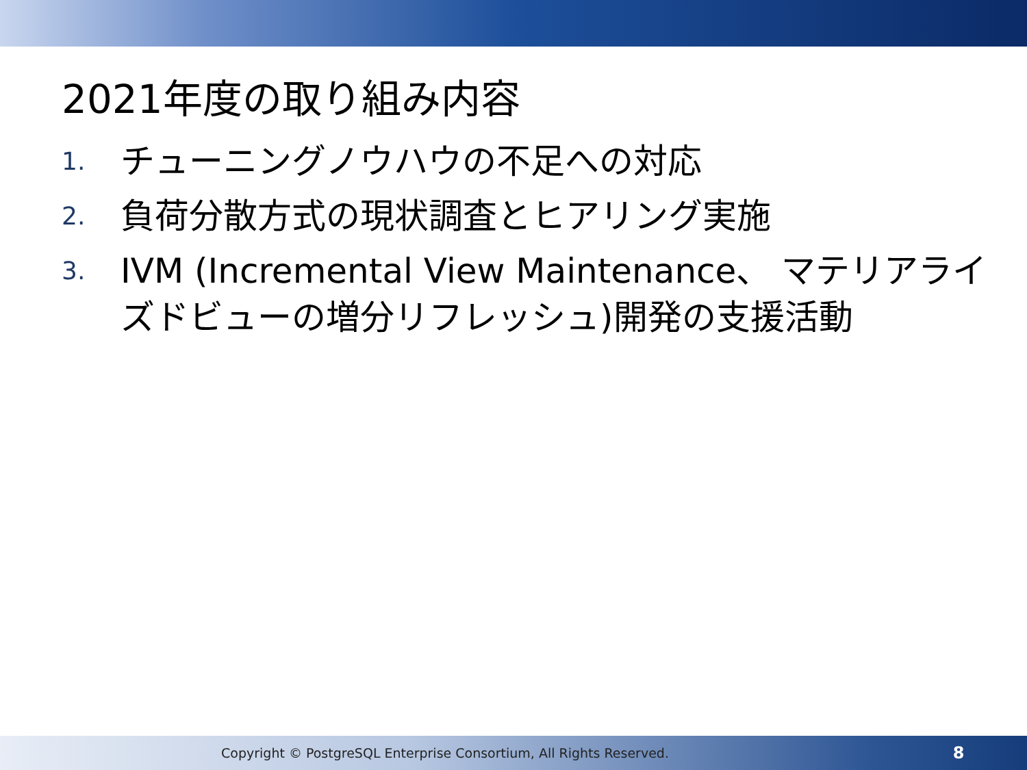2021年度の取り組み内容
1. チューニングノウハウの不足への対応
2. 負荷分散方式の現状調査とヒアリング実施
3. IVM (Incremental View Maintenance、 マテリアライズドビューの増分リフレッシュ)開発の支援活動
Copyright © PostgreSQL Enterprise Consortium, All Rights Reserved. 8